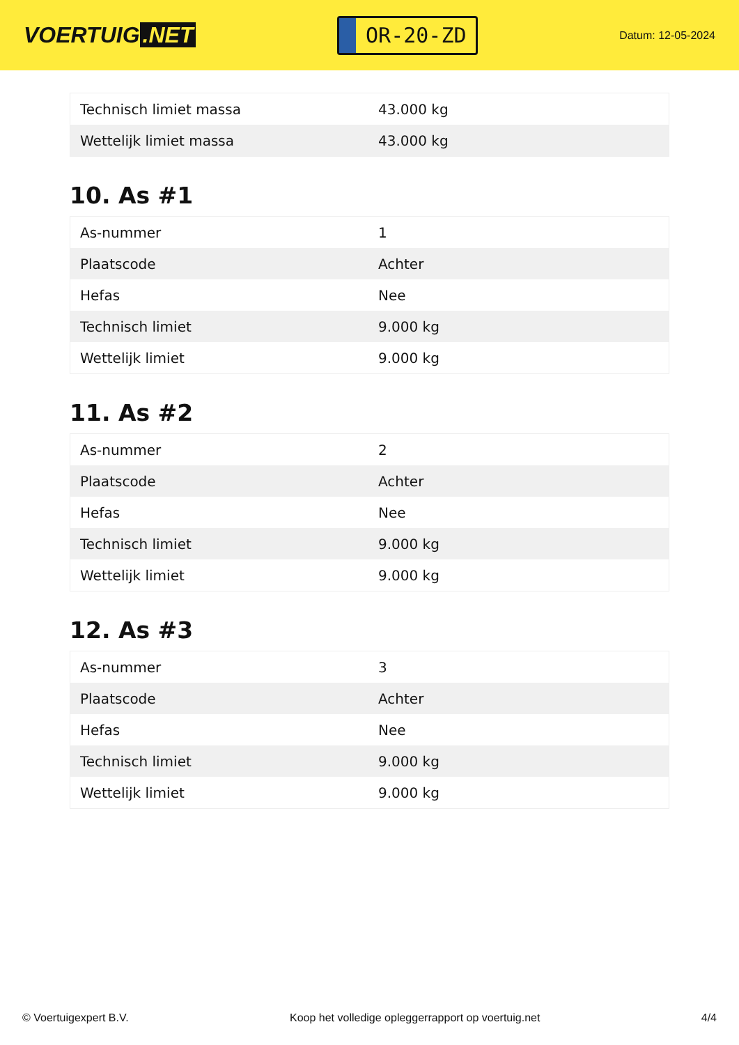VOERTUIG.NET
OR-20-ZD
Datum: 12-05-2024
| Technisch limiet massa | 43.000 kg |
| Wettelijk limiet massa | 43.000 kg |
10. As #1
| As-nummer | 1 |
| Plaatscode | Achter |
| Hefas | Nee |
| Technisch limiet | 9.000 kg |
| Wettelijk limiet | 9.000 kg |
11. As #2
| As-nummer | 2 |
| Plaatscode | Achter |
| Hefas | Nee |
| Technisch limiet | 9.000 kg |
| Wettelijk limiet | 9.000 kg |
12. As #3
| As-nummer | 3 |
| Plaatscode | Achter |
| Hefas | Nee |
| Technisch limiet | 9.000 kg |
| Wettelijk limiet | 9.000 kg |
© Voertuigexpert B.V. Koop het volledige opleggerrapport op voertuig.net 4/4